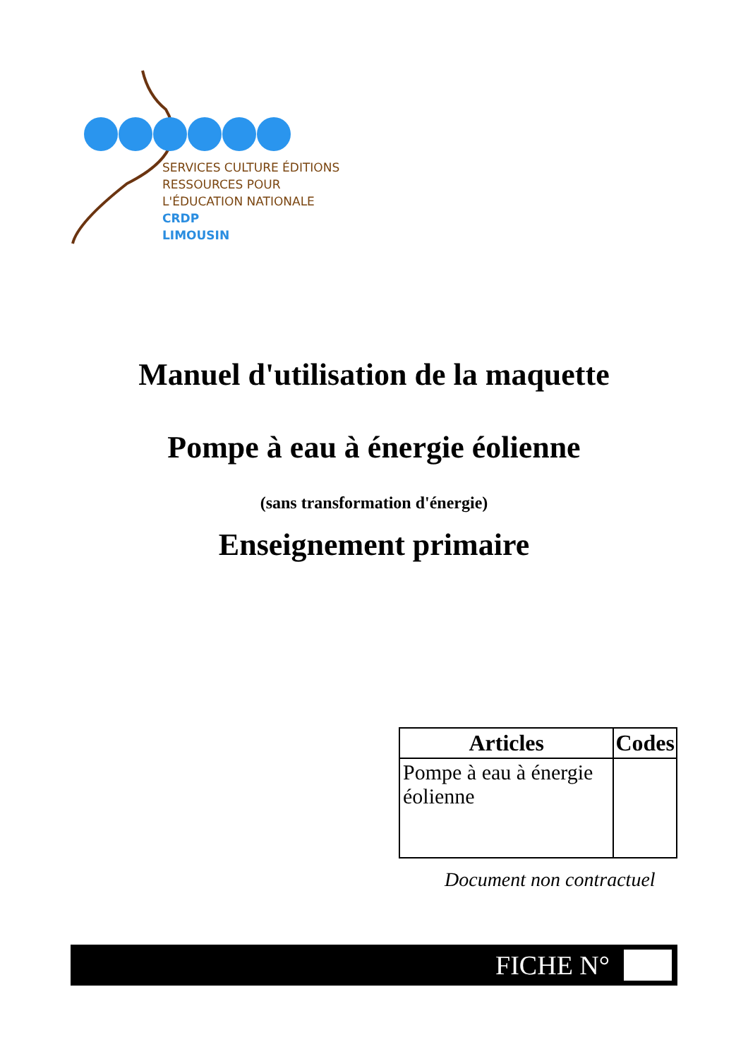SERVICES CULTURE ÉDITIONS
RESSOURCES POUR
L'ÉDUCATION NATIONALE
CRDP
LIMOUSIN
Manuel d'utilisation de la maquette
Pompe à eau à énergie éolienne
(sans transformation d'énergie)
Enseignement primaire
| Articles | Codes |
| --- | --- |
| Pompe à eau à énergie éolienne | |
Document non contractuel
FICHE N°